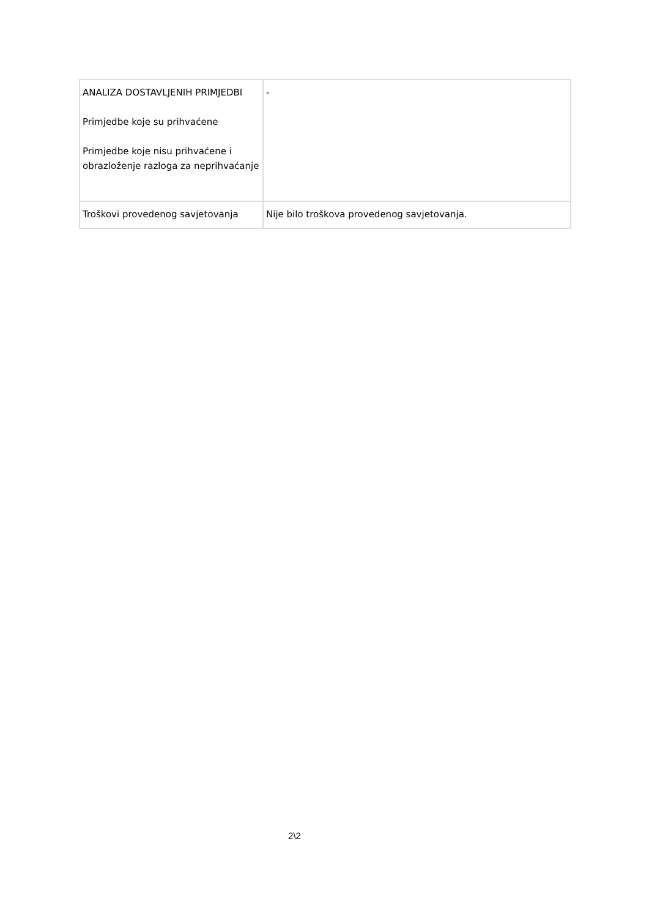| ANALIZA DOSTAVLJENIH PRIMJEDBI Primjedbe koje su prihvaćene Primjedbe koje nisu prihvaćene i obrazloženje razloga za neprihvaćanje | - |
| Troškovi provedenog savjetovanja | Nije bilo troškova provedenog savjetovanja. |
2\2